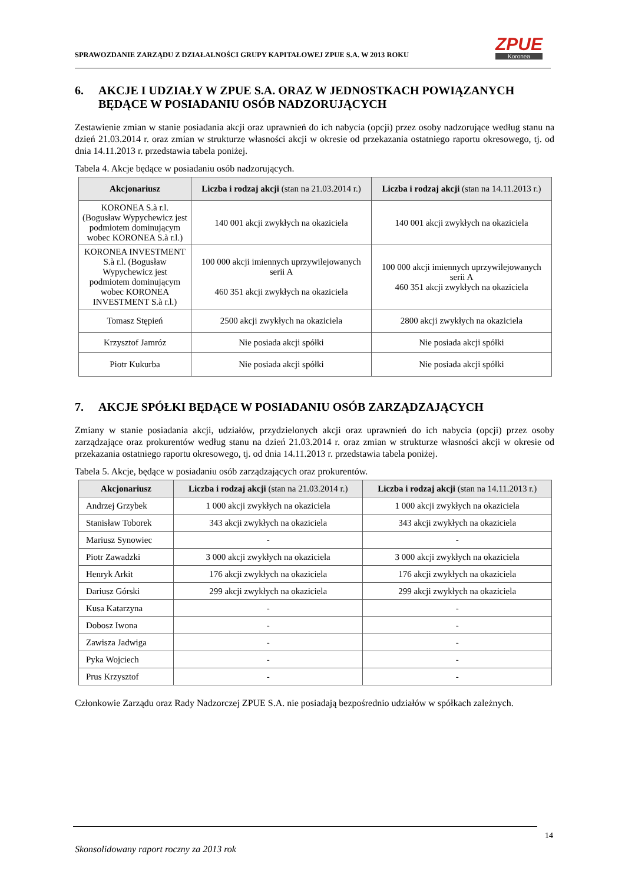SPRAWOZDANIE ZARZĄDU Z DZIAŁALNOŚCI GRUPY KAPITAŁOWEJ ZPUE S.A. W 2013 ROKU
ZPUE
Koronea
6. AKCJE I UDZIAŁY W ZPUE S.A. ORAZ W JEDNOSTKACH POWIĄZANYCH BĘDĄCE W POSIADANIU OSÓB NADZORUJĄCYCH
Zestawienie zmian w stanie posiadania akcji oraz uprawnień do ich nabycia (opcji) przez osoby nadzorujące według stanu na dzień 21.03.2014 r. oraz zmian w strukturze własności akcji w okresie od przekazania ostatniego raportu okresowego, tj. od dnia 14.11.2013 r. przedstawia tabela poniżej.
Tabela 4. Akcje będące w posiadaniu osób nadzorujących.
| Akcjonariusz | Liczba i rodzaj akcji (stan na 21.03.2014 r.) | Liczba i rodzaj akcji (stan na 14.11.2013 r.) |
| --- | --- | --- |
| KORONEA S.à r.l. (Bogusław Wypychewicz jest podmiotem dominującym wobec KORONEA S.à r.l.) | 140 001 akcji zwykłych na okaziciela | 140 001 akcji zwykłych na okaziciela |
| KORONEA INVESTMENT S.à r.l. (Bogusław Wypychewicz jest podmiotem dominującym wobec KORONEA INVESTMENT S.à r.l.) | 100 000 akcji imiennych uprzywilejowanych serii A 460 351 akcji zwykłych na okaziciela | 100 000 akcji imiennych uprzywilejowanych serii A 460 351 akcji zwykłych na okaziciela |
| Tomasz Stępień | 2500 akcji zwykłych na okaziciela | 2800 akcji zwykłych na okaziciela |
| Krzysztof Jamróz | Nie posiada akcji spółki | Nie posiada akcji spółki |
| Piotr Kukurba | Nie posiada akcji spółki | Nie posiada akcji spółki |
7. AKCJE SPÓŁKI BĘDĄCE W POSIADANIU OSÓB ZARZĄDZAJĄCYCH
Zmiany w stanie posiadania akcji, udziałów, przydzielonych akcji oraz uprawnień do ich nabycia (opcji) przez osoby zarządzające oraz prokurentów według stanu na dzień 21.03.2014 r. oraz zmian w strukturze własności akcji w okresie od przekazania ostatniego raportu okresowego, tj. od dnia 14.11.2013 r. przedstawia tabela poniżej.
Tabela 5. Akcje, będące w posiadaniu osób zarządzających oraz prokurentów.
| Akcjonariusz | Liczba i rodzaj akcji (stan na 21.03.2014 r.) | Liczba i rodzaj akcji (stan na 14.11.2013 r.) |
| --- | --- | --- |
| Andrzej Grzybek | 1 000 akcji zwykłych na okaziciela | 1 000 akcji zwykłych na okaziciela |
| Stanisław Toborek | 343 akcji zwykłych na okaziciela | 343 akcji zwykłych na okaziciela |
| Mariusz Synowiec | - | - |
| Piotr Zawadzki | 3 000 akcji zwykłych na okaziciela | 3 000 akcji zwykłych na okaziciela |
| Henryk Arkit | 176 akcji zwykłych na okaziciela | 176 akcji zwykłych na okaziciela |
| Dariusz Górski | 299 akcji zwykłych na okaziciela | 299 akcji zwykłych na okaziciela |
| Kusa Katarzyna | - | - |
| Dobosz Iwona | - | - |
| Zawisza Jadwiga | - | - |
| Pyka Wojciech | - | - |
| Prus Krzysztof | - | - |
Członkowie Zarządu oraz Rady Nadzorczej ZPUE S.A. nie posiadają bezpośrednio udziałów w spółkach zależnych.
14
Skonsolidowany raport roczny za 2013 rok